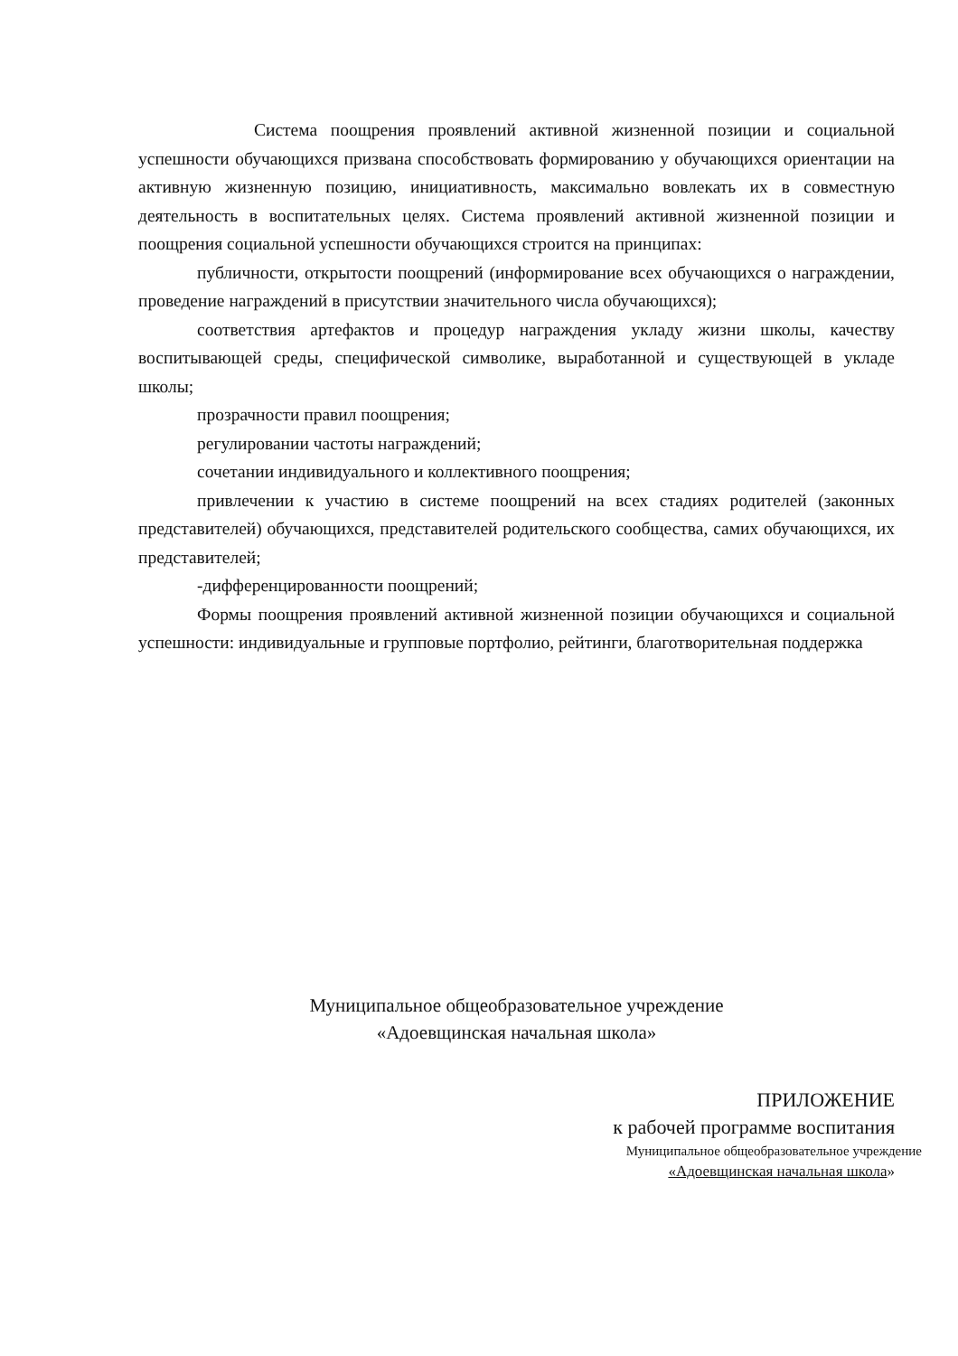Система поощрения проявлений активной жизненной позиции и социальной успешности обучающихся призвана способствовать формированию у обучающихся ориентации на активную жизненную позицию, инициативность, максимально вовлекать их в совместную деятельность в воспитательных целях. Система проявлений активной жизненной позиции и поощрения социальной успешности обучающихся строится на принципах:
публичности, открытости поощрений (информирование всех обучающихся о награждении, проведение награждений в присутствии значительного числа обучающихся);
соответствия артефактов и процедур награждения укладу жизни школы, качеству воспитывающей среды, специфической символике, выработанной и существующей в укладе школы;
прозрачности правил поощрения;
регулировании частоты награждений;
сочетании индивидуального и коллективного поощрения;
привлечении к участию в системе поощрений на всех стадиях родителей (законных представителей) обучающихся, представителей родительского сообщества, самих обучающихся, их представителей;
-дифференцированности поощрений;
Формы поощрения проявлений активной жизненной позиции обучающихся и социальной успешности: индивидуальные и групповые портфолио, рейтинги, благотворительная поддержка
Муниципальное общеобразовательное учреждение
«Адоевщинская начальная школа»
ПРИЛОЖЕНИЕ
к рабочей программе воспитания
Муниципальное общеобразовательное учреждение
«Адоевщинская начальная школа»